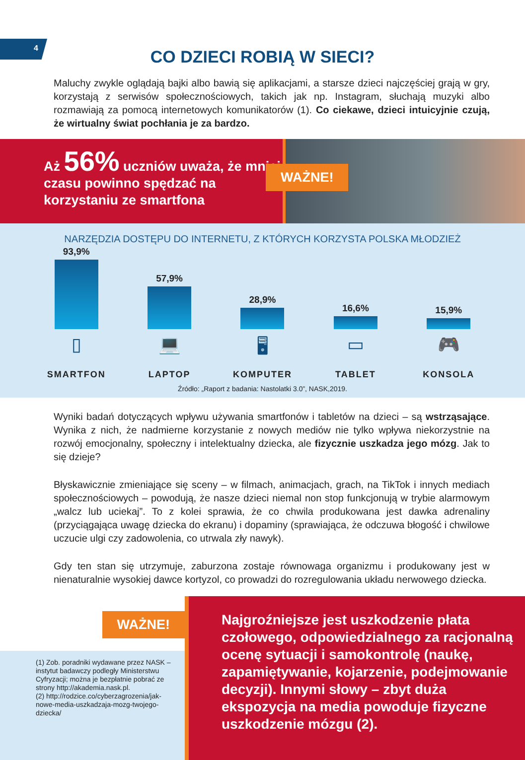4
CO DZIECI ROBIĄ W SIECI?
Maluchy zwykle oglądają bajki albo bawią się aplikacjami, a starsze dzieci najczęściej grają w gry, korzystają z serwisów społecznościowych, takich jak np. Instagram, słuchają muzyki albo rozmawiają za pomocą internetowych komunikatorów (1). Co ciekawe, dzieci intuicyjnie czują, że wirtualny świat pochłania je za bardzo.
Aż 56% uczniów uważa, że mniej czasu powinno spędzać na korzystaniu ze smartfona
WAŻNE!
NARZĘDZIA DOSTĘPU DO INTERNETU, Z KTÓRYCH KORZYSTA POLSKA MŁODZIEŻ
93,9%
57,9%
28,9%
16,6%
15,9%
▯ 💻 🖥 ▭ 🎮
SMARTFON LAPTOP KOMPUTER TABLET KONSOLA
Źródło: „Raport z badania: Nastolatki 3.0”, NASK,2019.
Wyniki badań dotyczących wpływu używania smartfonów i tabletów na dzieci – są wstrząsające. Wynika z nich, że nadmierne korzystanie z nowych mediów nie tylko wpływa niekorzystnie na rozwój emocjonalny, społeczny i intelektualny dziecka, ale fizycznie uszkadza jego mózg. Jak to się dzieje?
Błyskawicznie zmieniające się sceny – w filmach, animacjach, grach, na TikTok i innych mediach społecznościowych – powodują, że nasze dzieci niemal non stop funkcjonują w trybie alarmowym „walcz lub uciekaj”. To z kolei sprawia, że co chwila produkowana jest dawka adrenaliny (przyciągająca uwagę dziecka do ekranu) i dopaminy (sprawiająca, że odczuwa błogość i chwilowe uczucie ulgi czy zadowolenia, co utrwala zły nawyk).
Gdy ten stan się utrzymuje, zaburzona zostaje równowaga organizmu i produkowany jest w nienaturalnie wysokiej dawce kortyzol, co prowadzi do rozregulowania układu nerwowego dziecka.
WAŻNE!
(1) Zob. poradniki wydawane przez NASK – instytut badawczy podległy Ministerstwu Cyfryzacji; można je bezpłatnie pobrać ze strony http://akademia.nask.pl.
(2) http://rodzice.co/cyberzagrozenia/jak-nowe-media-uszkadzaja-mozg-twojego-dziecka/
Najgroźniejsze jest uszkodzenie płata czołowego, odpowiedzialnego za racjonalną ocenę sytuacji i samokontrolę (naukę, zapamiętywanie, kojarzenie, podejmowanie decyzji). Innymi słowy – zbyt duża ekspozycja na media powoduje fizyczne uszkodzenie mózgu (2).